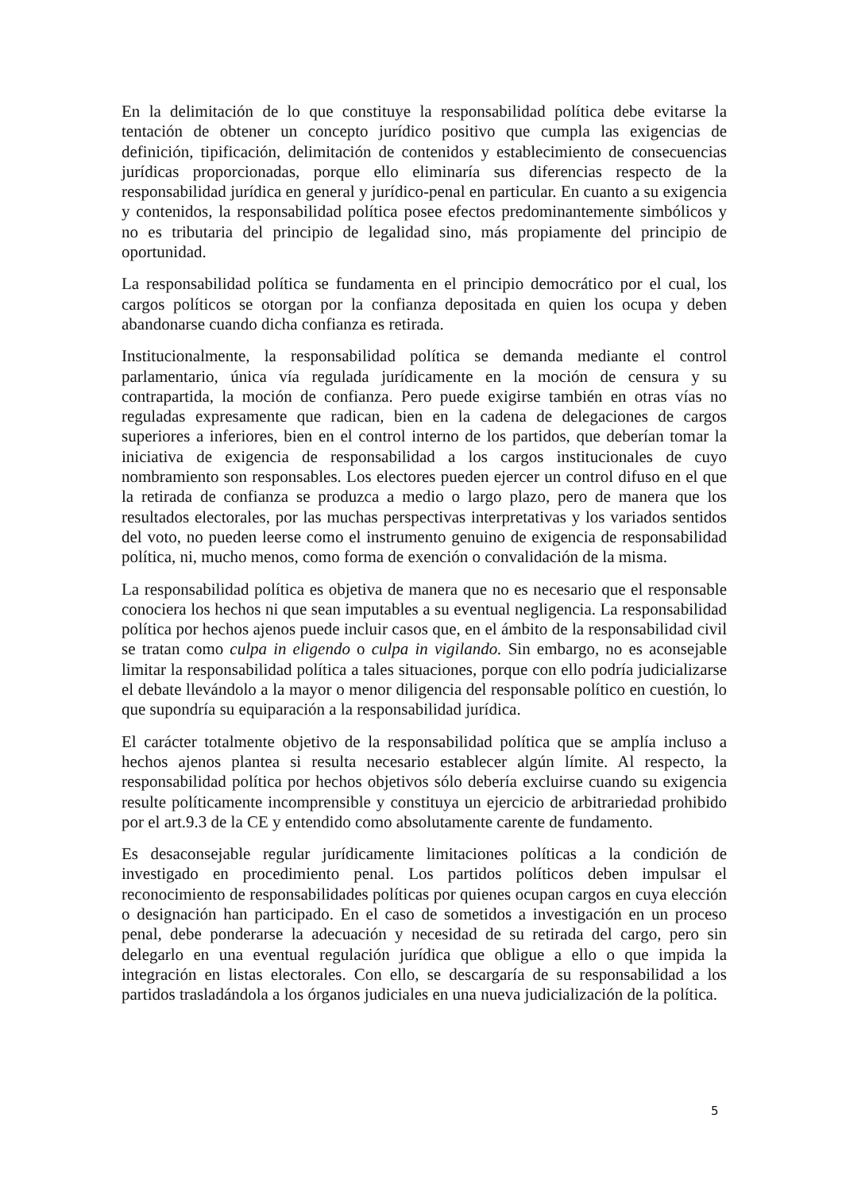En la delimitación de lo que constituye la responsabilidad política debe evitarse la tentación de obtener un concepto jurídico positivo que cumpla las exigencias de definición, tipificación, delimitación de contenidos y establecimiento de consecuencias jurídicas proporcionadas, porque ello eliminaría sus diferencias respecto de la responsabilidad jurídica en general y jurídico-penal en particular. En cuanto a su exigencia y contenidos, la responsabilidad política posee efectos predominantemente simbólicos y no es tributaria del principio de legalidad sino, más propiamente del principio de oportunidad.
La responsabilidad política se fundamenta en el principio democrático por el cual, los cargos políticos se otorgan por la confianza depositada en quien los ocupa y deben abandonarse cuando dicha confianza es retirada.
Institucionalmente, la responsabilidad política se demanda mediante el control parlamentario, única vía regulada jurídicamente en la moción de censura y su contrapartida, la moción de confianza. Pero puede exigirse también en otras vías no reguladas expresamente que radican, bien en la cadena de delegaciones de cargos superiores a inferiores, bien en el control interno de los partidos, que deberían tomar la iniciativa de exigencia de responsabilidad a los cargos institucionales de cuyo nombramiento son responsables. Los electores pueden ejercer un control difuso en el que la retirada de confianza se produzca a medio o largo plazo, pero de manera que los resultados electorales, por las muchas perspectivas interpretativas y los variados sentidos del voto, no pueden leerse como el instrumento genuino de exigencia de responsabilidad política, ni, mucho menos, como forma de exención o convalidación de la misma.
La responsabilidad política es objetiva de manera que no es necesario que el responsable conociera los hechos ni que sean imputables a su eventual negligencia. La responsabilidad política por hechos ajenos puede incluir casos que, en el ámbito de la responsabilidad civil se tratan como culpa in eligendo o culpa in vigilando. Sin embargo, no es aconsejable limitar la responsabilidad política a tales situaciones, porque con ello podría judicializarse el debate llevándolo a la mayor o menor diligencia del responsable político en cuestión, lo que supondría su equiparación a la responsabilidad jurídica.
El carácter totalmente objetivo de la responsabilidad política que se amplía incluso a hechos ajenos plantea si resulta necesario establecer algún límite. Al respecto, la responsabilidad política por hechos objetivos sólo debería excluirse cuando su exigencia resulte políticamente incomprensible y constituya un ejercicio de arbitrariedad prohibido por el art.9.3 de la CE y entendido como absolutamente carente de fundamento.
Es desaconsejable regular jurídicamente limitaciones políticas a la condición de investigado en procedimiento penal. Los partidos políticos deben impulsar el reconocimiento de responsabilidades políticas por quienes ocupan cargos en cuya elección o designación han participado. En el caso de sometidos a investigación en un proceso penal, debe ponderarse la adecuación y necesidad de su retirada del cargo, pero sin delegarlo en una eventual regulación jurídica que obligue a ello o que impida la integración en listas electorales. Con ello, se descargaría de su responsabilidad a los partidos trasladándola a los órganos judiciales en una nueva judicialización de la política.
5